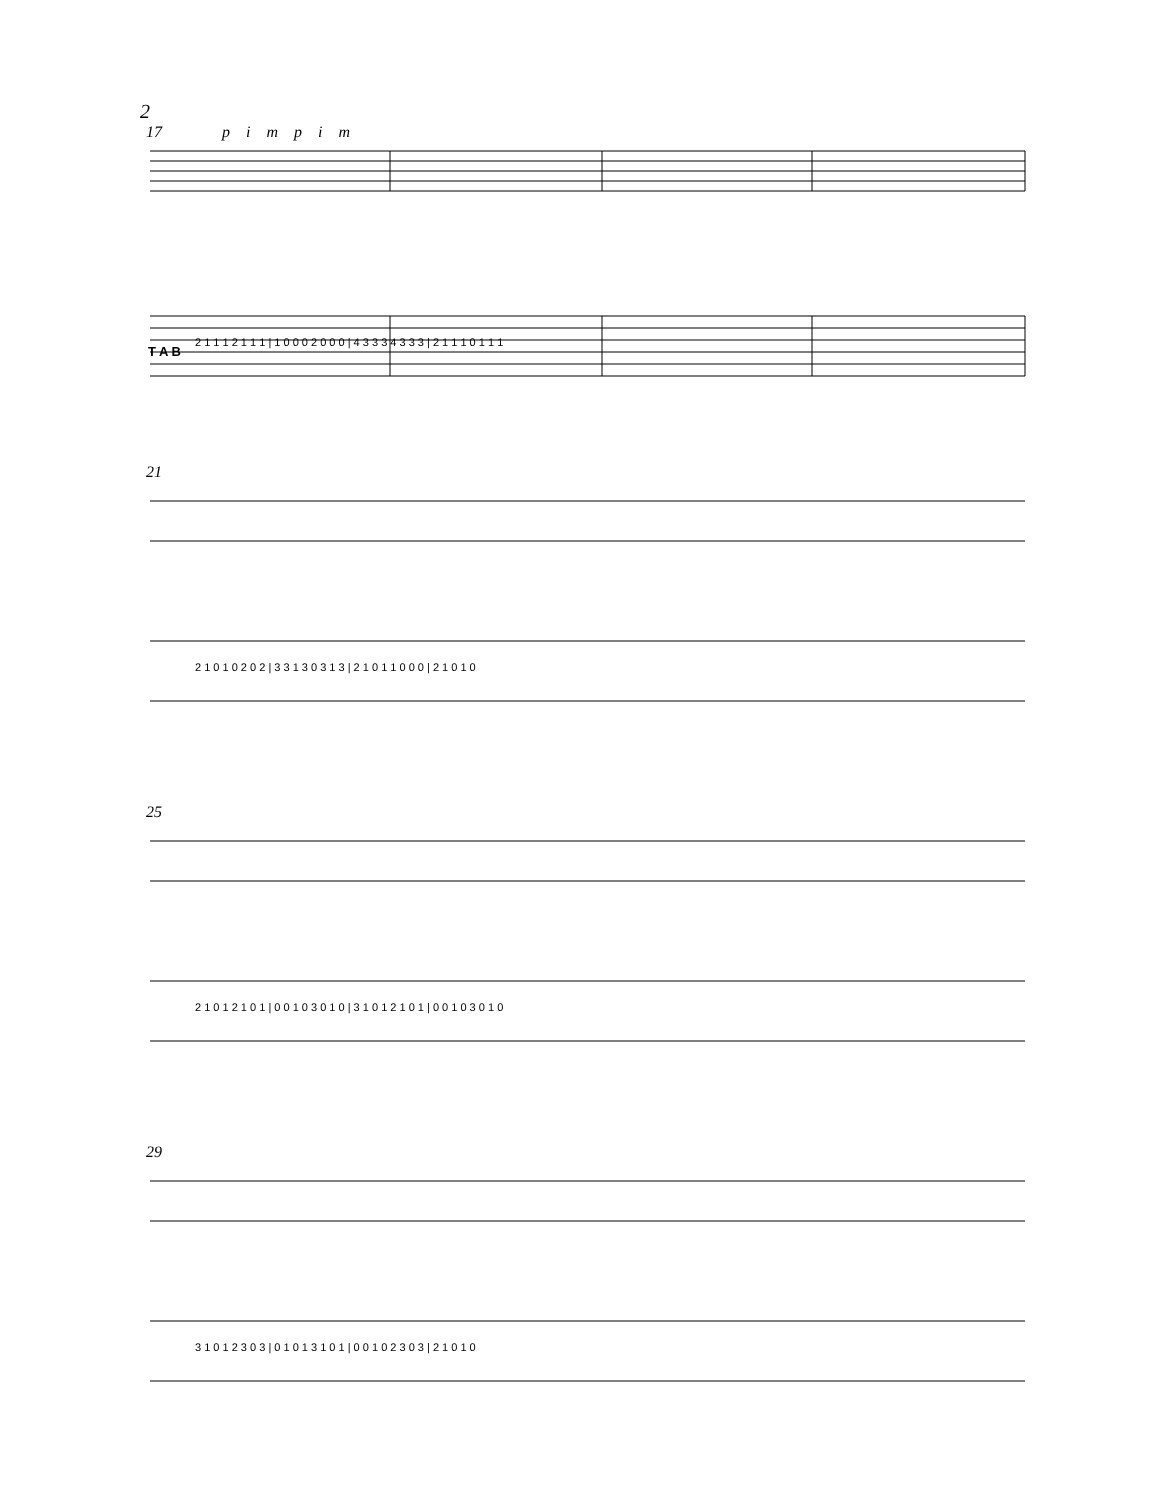2
17 p i m p i m
T A B
2 1 1 1 2 1 1 1 | 1 0 0 0 2 0 0 0 | 4 3 3 3 4 3 3 3 | 2 1 1 1 0 1 1 1
21
2 1 0 1 0 2 0 2 | 3 3 1 3 0 3 1 3 | 2 1 0 1 1 0 0 0 | 2 1 0 1 0
25
2 1 0 1 2 1 0 1 | 0 0 1 0 3 0 1 0 | 3 1 0 1 2 1 0 1 | 0 0 1 0 3 0 1 0
29
3 1 0 1 2 3 0 3 | 0 1 0 1 3 1 0 1 | 0 0 1 0 2 3 0 3 | 2 1 0 1 0